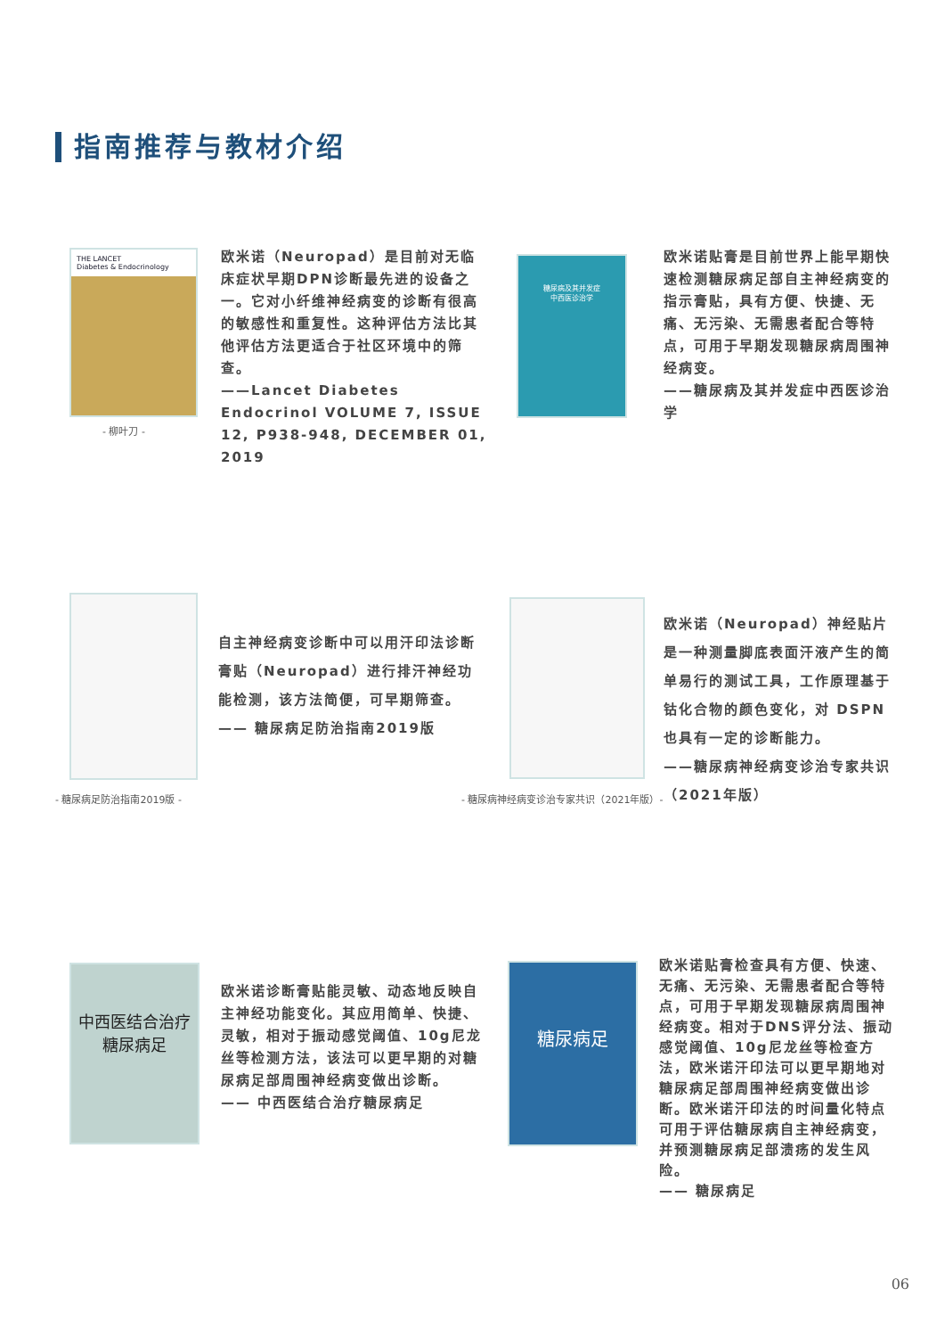指南推荐与教材介绍
THE LANCET
Diabetes & Endocrinology
- 柳叶刀 -
欧米诺（Neuropad）是目前对无临床症状早期DPN诊断最先进的设备之一。它对小纤维神经病变的诊断有很高的敏感性和重复性。这种评估方法比其他评估方法更适合于社区环境中的筛查。
——Lancet Diabetes Endocrinol VOLUME 7, ISSUE 12, P938-948, DECEMBER 01, 2019
糖尿病及其并发症
中西医诊治学
欧米诺贴膏是目前世界上能早期快速检测糖尿病足部自主神经病变的指示膏贴，具有方便、快捷、无痛、无污染、无需患者配合等特点，可用于早期发现糖尿病周围神经病变。
——糖尿病及其并发症中西医诊治学
- 糖尿病足防治指南2019版 -
自主神经病变诊断中可以用汗印法诊断膏贴（Neuropad）进行排汗神经功能检测，该方法简便，可早期筛查。
—— 糖尿病足防治指南2019版
- 糖尿病神经病变诊治专家共识（2021年版）-
欧米诺（Neuropad）神经贴片是一种测量脚底表面汗液产生的简单易行的测试工具，工作原理基于钴化合物的颜色变化，对 DSPN 也具有一定的诊断能力。
——糖尿病神经病变诊治专家共识（2021年版）
中西医结合治疗
糖尿病足
欧米诺诊断膏贴能灵敏、动态地反映自主神经功能变化。其应用简单、快捷、灵敏，相对于振动感觉阈值、10g尼龙丝等检测方法，该法可以更早期的对糖尿病足部周围神经病变做出诊断。
—— 中西医结合治疗糖尿病足
糖尿病足
欧米诺贴膏检查具有方便、快速、无痛、无污染、无需患者配合等特点，可用于早期发现糖尿病周围神经病变。相对于DNS评分法、振动感觉阈值、10g尼龙丝等检查方法，欧米诺汗印法可以更早期地对糖尿病足部周围神经病变做出诊断。欧米诺汗印法的时间量化特点可用于评估糖尿病自主神经病变，并预测糖尿病足部溃疡的发生风险。
—— 糖尿病足
06